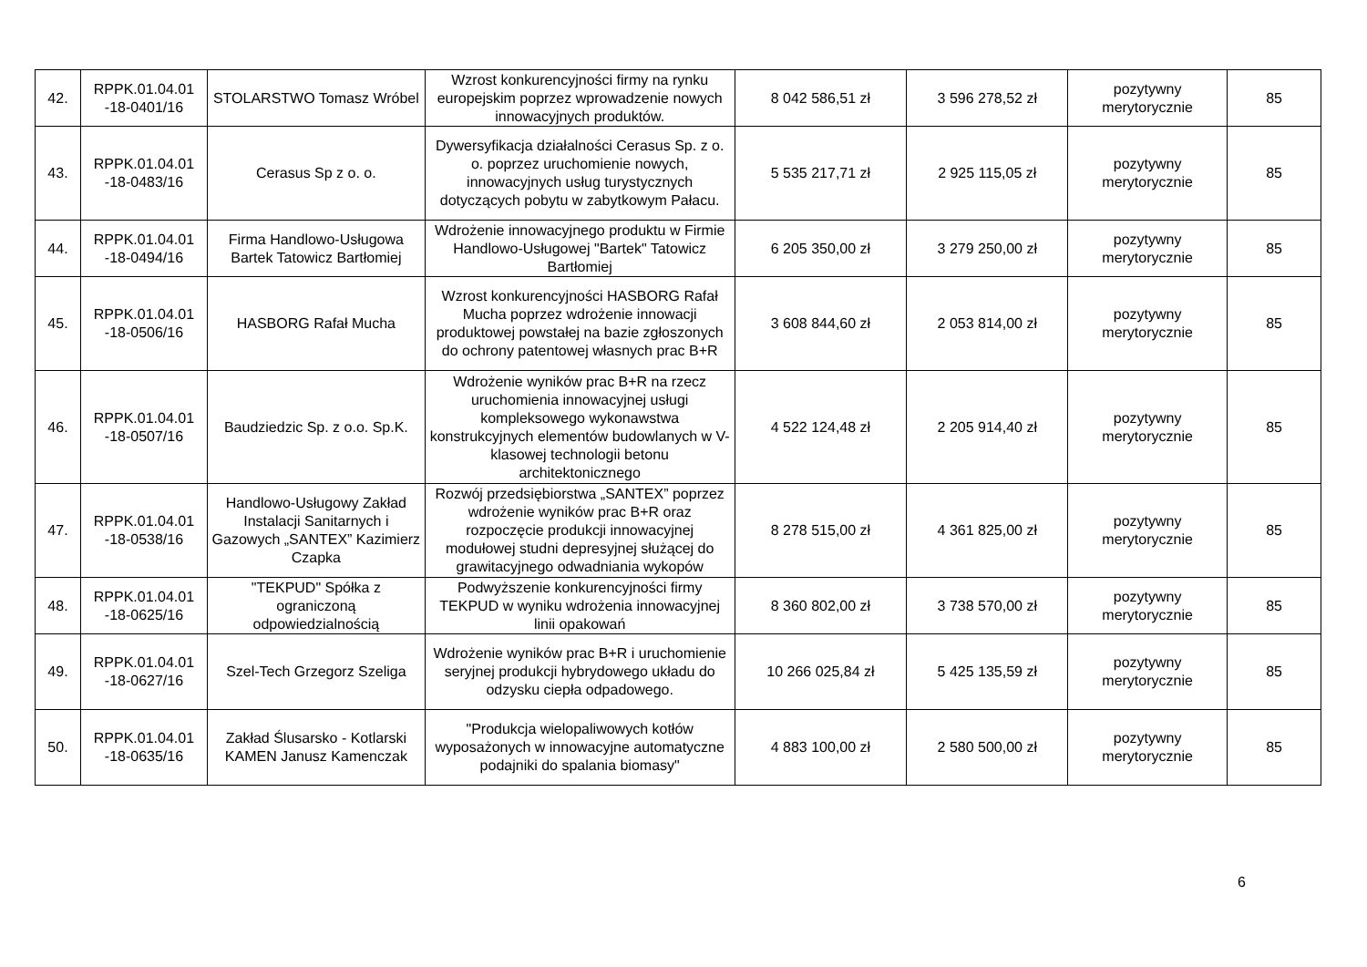| 42. | RPPK.01.04.01 -18-0401/16 | STOLARSTWO Tomasz Wróbel | Wzrost konkurencyjności firmy na rynku europejskim poprzez wprowadzenie nowych innowacyjnych produktów. | 8 042 586,51 zł | 3 596 278,52 zł | pozytywny merytorycznie | 85 |
| 43. | RPPK.01.04.01 -18-0483/16 | Cerasus Sp z o. o. | Dywersyfikacja działalności Cerasus Sp. z o. o. poprzez uruchomienie nowych, innowacyjnych usług turystycznych dotyczących pobytu w zabytkowym Pałacu. | 5 535 217,71 zł | 2 925 115,05 zł | pozytywny merytorycznie | 85 |
| 44. | RPPK.01.04.01 -18-0494/16 | Firma Handlowo-Usługowa Bartek Tatowicz Bartłomiej | Wdrożenie innowacyjnego produktu w Firmie Handlowo-Usługowej "Bartek" Tatowicz Bartłomiej | 6 205 350,00 zł | 3 279 250,00 zł | pozytywny merytorycznie | 85 |
| 45. | RPPK.01.04.01 -18-0506/16 | HASBORG Rafał Mucha | Wzrost konkurencyjności HASBORG Rafał Mucha poprzez wdrożenie innowacji produktowej powstałej na bazie zgłoszonych do ochrony patentowej własnych prac B+R | 3 608 844,60 zł | 2 053 814,00 zł | pozytywny merytorycznie | 85 |
| 46. | RPPK.01.04.01 -18-0507/16 | Baudziedzic Sp. z o.o. Sp.K. | Wdrożenie wyników prac B+R na rzecz uruchomienia innowacyjnej usługi kompleksowego wykonawstwa konstrukcyjnych elementów budowlanych w V-klasowej technologii betonu architektonicznego | 4 522 124,48 zł | 2 205 914,40 zł | pozytywny merytorycznie | 85 |
| 47. | RPPK.01.04.01 -18-0538/16 | Handlowo-Usługowy Zakład Instalacji Sanitarnych i Gazowych „SANTEX” Kazimierz Czapka | Rozwój przedsiębiorstwa „SANTEX” poprzez wdrożenie wyników prac B+R oraz rozpoczęcie produkcji innowacyjnej modułowej studni depresyjnej służącej do grawitacyjnego odwadniania wykopów | 8 278 515,00 zł | 4 361 825,00 zł | pozytywny merytorycznie | 85 |
| 48. | RPPK.01.04.01 -18-0625/16 | "TEKPUD" Spółka z ograniczoną odpowiedzialnością | Podwyższenie konkurencyjności firmy TEKPUD w wyniku wdrożenia innowacyjnej linii opakowań | 8 360 802,00 zł | 3 738 570,00 zł | pozytywny merytorycznie | 85 |
| 49. | RPPK.01.04.01 -18-0627/16 | Szel-Tech Grzegorz Szeliga | Wdrożenie wyników prac B+R i uruchomienie seryjnej produkcji hybrydowego układu do odzysku ciepła odpadowego. | 10 266 025,84 zł | 5 425 135,59 zł | pozytywny merytorycznie | 85 |
| 50. | RPPK.01.04.01 -18-0635/16 | Zakład Ślusarsko - Kotlarski KAMEN Janusz Kamenczak | "Produkcja wielopaliwowych kotłów wyposażonych w innowacyjne automatyczne podajniki do spalania biomasy" | 4 883 100,00 zł | 2 580 500,00 zł | pozytywny merytorycznie | 85 |
6